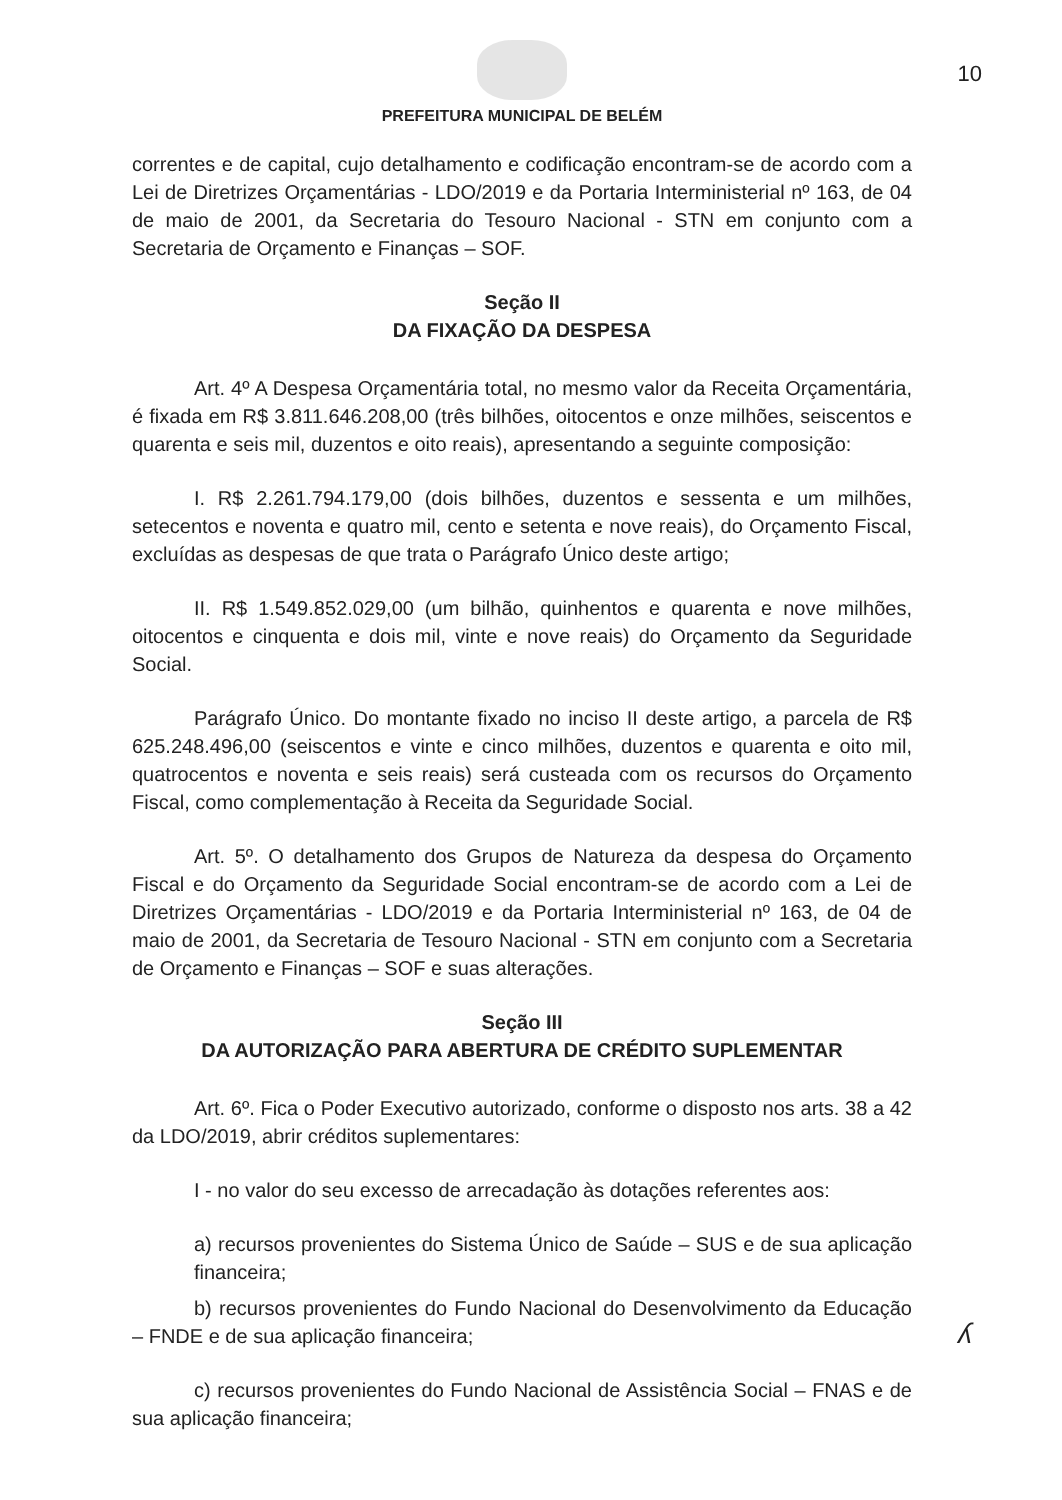10
PREFEITURA MUNICIPAL DE BELÉM
correntes e de capital, cujo detalhamento e codificação encontram-se de acordo com a Lei de Diretrizes Orçamentárias - LDO/2019 e da Portaria Interministerial nº 163, de 04 de maio de 2001, da Secretaria do Tesouro Nacional - STN em conjunto com a Secretaria de Orçamento e Finanças – SOF.
Seção II
DA FIXAÇÃO DA DESPESA
Art. 4º A Despesa Orçamentária total, no mesmo valor da Receita Orçamentária, é fixada em R$ 3.811.646.208,00 (três bilhões, oitocentos e onze milhões, seiscentos e quarenta e seis mil, duzentos e oito reais), apresentando a seguinte composição:
I. R$ 2.261.794.179,00 (dois bilhões, duzentos e sessenta e um milhões, setecentos e noventa e quatro mil, cento e setenta e nove reais), do Orçamento Fiscal, excluídas as despesas de que trata o Parágrafo Único deste artigo;
II. R$ 1.549.852.029,00 (um bilhão, quinhentos e quarenta e nove milhões, oitocentos e cinquenta e dois mil, vinte e nove reais) do Orçamento da Seguridade Social.
Parágrafo Único. Do montante fixado no inciso II deste artigo, a parcela de R$ 625.248.496,00 (seiscentos e vinte e cinco milhões, duzentos e quarenta e oito mil, quatrocentos e noventa e seis reais) será custeada com os recursos do Orçamento Fiscal, como complementação à Receita da Seguridade Social.
Art. 5º. O detalhamento dos Grupos de Natureza da despesa do Orçamento Fiscal e do Orçamento da Seguridade Social encontram-se de acordo com a Lei de Diretrizes Orçamentárias - LDO/2019 e da Portaria Interministerial nº 163, de 04 de maio de 2001, da Secretaria de Tesouro Nacional - STN em conjunto com a Secretaria de Orçamento e Finanças – SOF e suas alterações.
Seção III
DA AUTORIZAÇÃO PARA ABERTURA DE CRÉDITO SUPLEMENTAR
Art. 6º. Fica o Poder Executivo autorizado, conforme o disposto nos arts. 38 a 42 da LDO/2019, abrir créditos suplementares:
I - no valor do seu excesso de arrecadação às dotações referentes aos:
a) recursos provenientes do Sistema Único de Saúde – SUS e de sua aplicação financeira;
b) recursos provenientes do Fundo Nacional do Desenvolvimento da Educação – FNDE e de sua aplicação financeira;
c) recursos provenientes do Fundo Nacional de Assistência Social – FNAS e de sua aplicação financeira;
ʎ